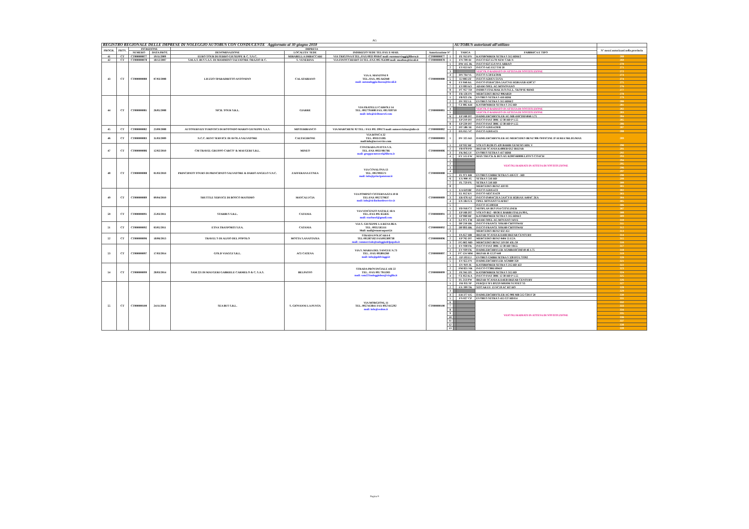AG
| REGISTRO REGIONALE DELLE IMPRESE DI NOLEGGIO AUTOBUS CON CONDUCENTE Aggiornato al 30 giugno 2018 | | | | | | | | | AUTOBUS autorizzati all'utilizzo | | | |
| PROGR. | PROV. | ISCRIZIONE | | IMPRESA | | | | | | | | N° mezzi autorizzati nella provincia |
| | | NUMERO | DATA PROT. | DENOMINAZIONE | LOCALITA' SEDE | INDIRIZZO SEDE TEL/FAX E-MAIL | Autorizzazione N° | | | TARGA | FABBRICA E TIPO | |
| 41 | CT | CT000000077 | 19/11/2009 | EURO TOUR DI FERRO GIUSEPPE & C. S.N.C. | MIRABELLA IMBACCARI | VIA TRIGONA 8 TEL./FAX 0933 991647 mail: eurotourviaggi@libero.it | CT000000077 | 1 | | FE 913 PN | KASSBOHRER SETRA S 315 HDH/2 | 268 |
| 42 | CT | CT000000078 | 18/12/2007 | S.M.A.T. BUS S.A.S. DI MAMMINO SALVATORE ORAZIO & C. | S. VENERINA | VIA FINOCCHIARO 24 TEL./FAX 095 954300 mail: smatbus@tiscali.it | CT000000078 | 1 | | FN 709 AV | IVECO 65C15/78 NEW CAR N | 269 |
| 43 | CT | CT000000080 | 07/03/2008 | LIUZZO SPARADRITTO ANTONINO | CALATABIANO | VIA A. MANZONI 9 TEL./FAX. 095 645948 mail: autonoleggio.liuzzo@tiscali.it | CT000000080 | 1 | | DW 415 JK | IVECO 65C15/UNVI ABRAO | 270 |
| | | | | | | | | 2 | | EY 653 KS | IVECO A45 E12 T16 50 | 271 |
| | | | | | | | | 3 | | | VEICOLO RADIATO IN ATTESA DI SOSTITUZIONE | 272 |
| | | | | | | | | 4 | | DN 764 VL | IVECO A 50/E4/20/R | 273 |
| | | | | | | | | 5 | | EJ 803 ZF | IVECO A50/EV/21/SA | 274 |
| | | | | | | | | 6 | | EY 846 KL | IVECO IS56AC2DA 5A1CN11 H5B1AXB A50C17 | 275 |
| | | | | | | | | 7 | | EY 893 KS | ADAM OPEL AG MONOVANO | 276 |
| | | | | | | | | 8 | | FC 957 TD | INDBUS ITALMAK D.O.O.E.L. SKOPJE 0HM3 | 277 |
| | | | | | | | | 9 | | FR 126 FN | MERCEDES BENZ 906AB50 | 278 |
| 44 | CT | CT000000081 | 26/05/2008 | SICIL TOUR S.R.L. | GIARRE | VIA FRATELLI CAIROLI 14 TEL. 0957791608 FAX. 095 939710 mail: info@siciltoursrl.com | CT000000081 | 1 | | FB 923 ZK | EVOBUS SETRA S 416 HDH | 279 |
| | | | | | | | | 2 | | DV 932 LL | EVOBUS SETRA S 315 HDH/2 | 280 |
| | | | | | | | | 3 | | CZ 885 KH | KASSBOHRER SETRA S 215 HD | 281 |
| | | | | | | | | 4 | | | VEICOLO RADIATO IN ATTESA DI SOSTITUZIONE | 282 |
| | | | | | | | | 5 | | | VEICOLO RADIATO IN ATTESA DI SOSTITUZIONE | 283 |
| | | | | | | | | 6 | | EP 168 DT | DAIMLERCHRYSLER AG MB 416CDIF4046 1.75 | 284 |
| | | | | | | | | 7 | | EP 219 DT | IVECO FIAT 380E 12 38 HD P 1.55 | 285 |
| | | | | | | | | 8 | | EP 220 DT | IVECO FIAT 380E 12 38 HD P 1.55 | 286 |
| 45 | CT | CT000000082 | 23/09/2008 | AUTOSERVIZI TURISTICI DI ROTONDO MARIO GIUSEPPE S.A.S. | MISTERBIANCO | VIA MARCHESE 92 TEL./ FAX 095 399173 mail: autoservizitur@alice.it | CT000000082 | 1 | | DT 586 XE | IVECO A50/E4/20/B | 287 |
| | | | | | | | | 2 | | DX 015 VC | IVECO A50/E4/21 | 288 |
| 46 | CT | CT000000083 | 31/03/2009 | N.C.C. RENT SERVICE DI AVOLA SALVATORE | CALTAGIRONE | VIA RONCA 32 TEL. 0933/21385 mail:info@nccservice.com | CT000000083 | 1 | | DV 325 KE | DAIMLERCHRYSLER AG MERCEDES BENZ 906 OFFICINE D'AURIA SRLD5/MAX | 289 |
| 47 | CT | CT000000086 | 12/02/2010 | CM TRAVEL GRUPPO CARCO' & MAUGERI S.R.L. | MINEO | CONTRADA PUITTA S.N. TEL./FAX 0933 981766 mail: gruppocmtravel@libero.it | CT000000086 | 1 | | EP 932 RF | VOLVO B12B FS 420 BARBI GENESIS HDL V | 290 |
| | | | | | | | | 2 | | FB 878 PD | IRIZAR SCANIA K480EB 6X2 IRIZAR | 291 |
| | | | | | | | | 3 | | FK 845 LV | EVOBUS SETRA S 417 HDH | 292 |
| | | | | | | | | 4 | | EY 515 EW | MAN TRUCK & BUS AG R2007460006 LION'S COACH | 293 |
| 48 | CT | CT000000088 | 01/03/2010 | PRINCIPATO TOURS DI PRINCIPATO SALVATORE & DARIO ANGELO S.N.C. | ZAFFERANA ETNEA | VIA COVALOVA 13 TEL. 0957093571 mail: info@principatotour.it | CT000000088 | 1 | | | VEICOLI RADIATI IN ATTESA DI SOSTITUZIONE | 294 |
| | | | | | | | | 2 | | | | 295 |
| | | | | | | | | 3 | | | | 296 |
| | | | | | | | | 4 | | | | 297 |
| | | | | | | | | 5 | | FL 971 RB | EVOBUS GMBH SETRA S 416 GT - HD | 298 |
| | | | | | | | | 6 | | EX 900 JG | SETRA S 516 HD | 299 |
| | | | | | | | | 7 | | FL 759 PX | SETRA S 516 HD | 300 |
| | | | | | | | | 8 | | | MERCEDES BENZ 410 03 | 301 |
| 49 | CT | CT000000089 | 09/04/2010 | SHUTTLE SERVICE DI BOSCO MASSIMO | MASCALUCIA | VIA POMPEO CISTERNAZZA 10 B TEL/FAX 0957279637 mail: info@sicilashuttleservice.it | CT000000089 | 1 | | EA 619 BF | IVECO A50/E4/23 | 302 |
| | | | | | | | | 2 | | EL 012 KV | IVECO A65C/E4/29 | 303 |
| | | | | | | | | 3 | | ER 676 AZ | IVECO IS40AC2EA 5A1CY11 H5B1AX A40AC 2EA | 304 |
| | | | | | | | | 4 | | EN 184 GX | OPEL MOVANO S1AFB17 | 305 |
| | | | | | | | | 5 | | | IVECO 1G100XM | 306 |
| 50 | CT | CT000000091 | 25/03/2011 | STARBUS S.R.L. | CATANIA | VIA VINCENZO NATALE 16/A TEL./FAX 095 655635 mail: starbusrl@gmail.com | CT000000091 | 1 | | FD 916 CT | NEOPLAN BUS P14 CITYLINER | 307 |
| | | | | | | | | 2 | | EP 166 DT | VOLVO B12 - 60/36 E BARBI ITALIA 99/1, | 308 |
| | | | | | | | | 3 | | EP 868 RF | KASSBHORER SETRA S 315 HDH/2 | 309 |
| | | | | | | | | 4 | | EZ 975 TM | ADAM OPEL AG MOVANO N4VE | 310 |
| 51 | CT | CT000000092 | 03/05/2011 | ETNA TRASPORTI S.P.A. | CATANIA | VIA S. GIUSEPPE LA RENA 86/A TEL. 0935/565111 Mail: mail@etnatrasporti.it | CT000000092 | 1 | | DP 210 HK | IVECO FRANCE SFR160 CROSSWAY | 311 |
| | | | | | | | | 2 | | DP 893 HK | IVECO FRANCE SFR160 CROSSWAY | 312 |
| | | | | | | | | 3 | | | MERCEDES BENZ 632 451 | 313 |
| 52 | CT | CT000000096 | 18/06/2013 | TRAVEL'S DI ALFIO DEL POPOLO | MOTTA S.ANASTASIA | STRADA POLICARA 6 TEL 095387182 FAX095389738 mail: commerciale@noleggiodelpopolo.it | CT000000096 | 1 | | FA 657 HB | IRIZAR SCANIA K114IB IRIZAR CENTURY | 314 |
| | | | | | | | | 2 | | EP 765 DT | MERCEDES BENZ 0404 55 E2A | 315 |
| | | | | | | | | 3 | | FG 602 MD | MERCEDES BENZ 519 DF 43L/50 | 316 |
| 53 | CT | CT000000097 | 17/03/2014 | GOLD VIAGGI S.R.L. | ACI CATENA | VIA S. MARIA DEL SANGUE N.73 TEL. /FAX 095801260 mail: info@goldviaggi.it | CT000000097 | 1 | | EV 938 FK | IVECO FIAT 380E 12 38 HD TR55 | 317 |
| | | | | | | | | 2 | | EV 939 FK | DAIMLERCHRYLER AGMB416CDIF40 46 1.75 | 318 |
| | | | | | | | | 3 | | FC 124 MM | IRIZAR I6 12.37/440 | 319 |
| | | | | | | | | 4 | | EP 193 EJ | EVOBUS GMBH SETRA S 328 DT/L73T02 | 320 |
| | | | | | | | | 5 | | EV 655 FN | DAIMLERCHRYLER AGMB0 350 | 321 |
| 54 | CT | CT000000099 | 28/03/2014 | SAM 221 DI MAUGERI GABRIELE CARMELO & C. S.A.S. | BELPASSO | STRADA PROVINCIALE 4/II 22 TEL. /FAX 095 7911303 mail: sam221noleggiobus@virgilio.it | CT000000099 | 1 | | EV 919 JE | KASSBHORER SETRA S 215 HD 422 | 322 |
| | | | | | | | | 2 | | FM 821 NR | IVECO CC80E18M/P | 323 |
| | | | | | | | | 3 | | FE 941 DS | KASSBOHRER SETRA S 315 HD | 324 |
| | | | | | | | | 4 | | CE 853 KA | IVECO FIAT 380E 12 38 HD P 1.55 | 325 |
| | | | | | | | | 5 | | FL 213 PW | IRIZAR SCANIA K114EB IRIZAR CENTURY | 326 |
| 55 | CT | CT000000100 | 24/11/2014 | SEA BUS S.R.L. | S. GIOVANNI LA PUNTA | VIA MORGIONI, 11 TEL. 0957413841 FAX 0957415292 mail: info@seabus.it | CT000000100 | 1 | | FH 935 SP | FERQUI SF1 BS259 M010M SUNSET S3 | 327 |
| | | | | | | | | 2 | | EX 399 TK | SITCAR EU 13 NC19 AC RT HO | 328 |
| | | | | | | | | 3 | | | | 329 |
| | | | | | | | | 4 | | EH 377 EG | DAIMLERCHRYSLER AG 906 MB 515 CDI F 50 | 330 |
| | | | | | | | | 5 | | FN 027 CP | EVOBUS SETRA S 415 GT HD/E4 | 331 |
| | | | | | | | | 6 | | | VEICOLI RADIATI IN ATTESA DI SOSTITUZIONE | 332 |
| | | | | | | | | 7 | | | | 333 |
| | | | | | | | | 8 | | | | 334 |
| | | | | | | | | 9 | | | | 335 |
| | | | | | | | | 10 | | | | 336 |
| | | | | | | | | 11 | | | | 337 |
| | | | | | | | | 12 | | | | 338 |
| | | | | | | | | 13 | | | | 339 |
Pagina 9